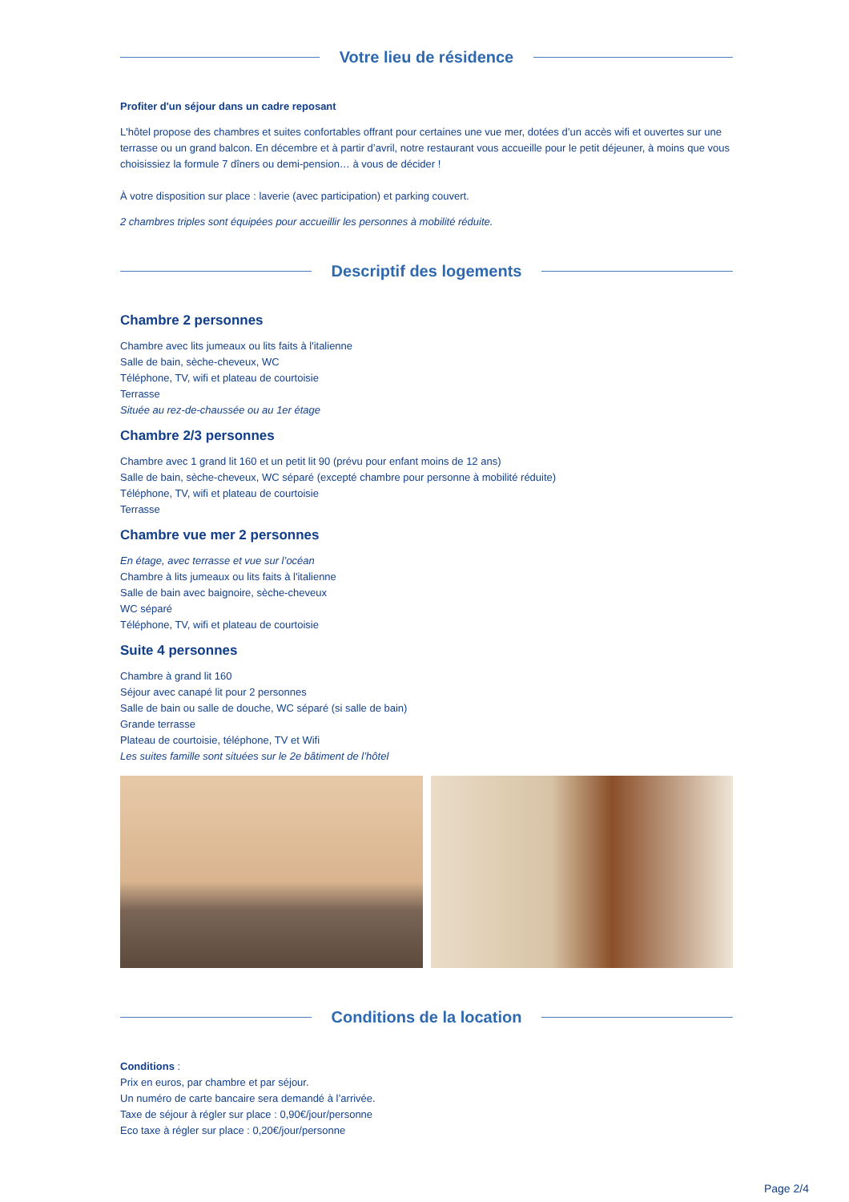Votre lieu de résidence
Profiter d'un séjour dans un cadre reposant
L'hôtel propose des chambres et suites confortables offrant pour certaines une vue mer, dotées d’un accès wifi et ouvertes sur une terrasse ou un grand balcon. En décembre et à partir d’avril, notre restaurant vous accueille pour le petit déjeuner, à moins que vous choisissiez la formule 7 dîners ou demi-pension… à vous de décider !
À votre disposition sur place : laverie (avec participation) et parking couvert.
2 chambres triples sont équipées pour accueillir les personnes à mobilité réduite.
Descriptif des logements
Chambre 2 personnes
Chambre avec lits jumeaux ou lits faits à l'italienne
Salle de bain, sèche-cheveux, WC
Téléphone, TV, wifi et plateau de courtoisie
Terrasse
Située au rez-de-chaussée ou au 1er étage
Chambre 2/3 personnes
Chambre avec 1 grand lit 160 et un petit lit 90 (prévu pour enfant moins de 12 ans)
Salle de bain, sèche-cheveux, WC séparé (excepté chambre pour personne à mobilité réduite)
Téléphone, TV, wifi et plateau de courtoisie
Terrasse
Chambre vue mer 2 personnes
En étage, avec terrasse et vue sur l’océan
Chambre à lits jumeaux ou lits faits à l'italienne
Salle de bain avec baignoire, sèche-cheveux
WC séparé
Téléphone, TV, wifi et plateau de courtoisie
Suite 4 personnes
Chambre à grand lit 160
Séjour avec canapé lit pour 2 personnes
Salle de bain ou salle de douche, WC séparé (si salle de bain)
Grande terrasse
Plateau de courtoisie, téléphone, TV et Wifi
Les suites famille sont situées sur le 2e bâtiment de l’hôtel
Conditions de la location
Conditions :
Prix en euros, par chambre et par séjour.
Un numéro de carte bancaire sera demandé à l’arrivée.
Taxe de séjour à régler sur place : 0,90€/jour/personne
Eco taxe à régler sur place : 0,20€/jour/personne
Page 2/4